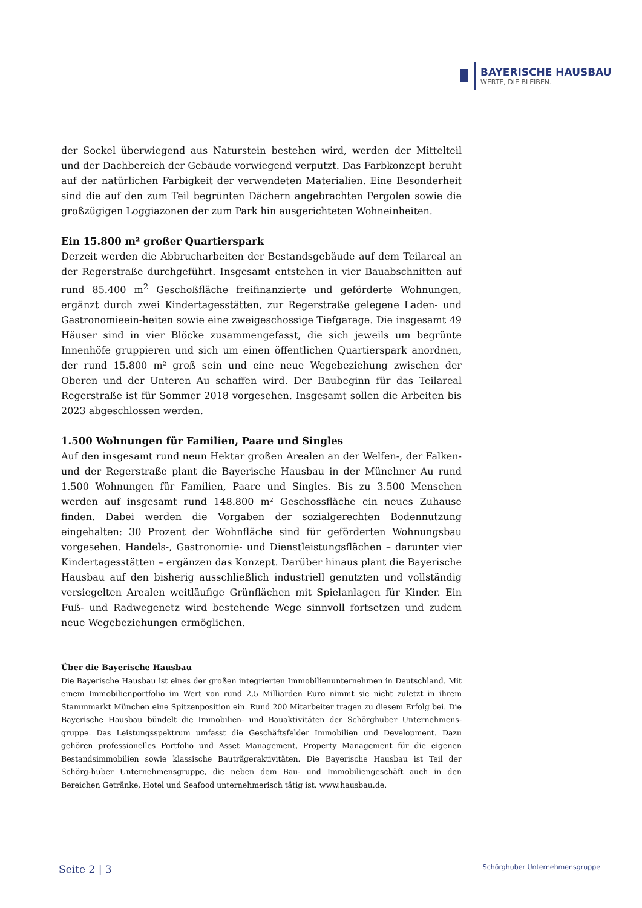BAYERISCHE HAUSBAU
WERTE, DIE BLEIBEN.
der Sockel überwiegend aus Naturstein bestehen wird, werden der Mittelteil und der Dachbereich der Gebäude vorwiegend verputzt. Das Farbkonzept beruht auf der natürlichen Farbigkeit der verwendeten Materialien. Eine Besonderheit sind die auf den zum Teil begrünten Dächern angebrachten Pergolen sowie die großzügigen Loggiazonen der zum Park hin ausgerichteten Wohneinheiten.
Ein 15.800 m² großer Quartierspark
Derzeit werden die Abbrucharbeiten der Bestandsgebäude auf dem Teilareal an der Regerstraße durchgeführt. Insgesamt entstehen in vier Bauabschnitten auf rund 85.400 m<sup>2</sup> Geschoßfläche freifinanzierte und geförderte Wohnungen, ergänzt durch zwei Kindertagesstätten, zur Regerstraße gelegene Laden- und Gastronomieein-heiten sowie eine zweigeschossige Tiefgarage. Die insgesamt 49 Häuser sind in vier Blöcke zusammengefasst, die sich jeweils um begrünte Innenhöfe gruppieren und sich um einen öffentlichen Quartierspark anordnen, der rund 15.800 m² groß sein und eine neue Wegebeziehung zwischen der Oberen und der Unteren Au schaffen wird. Der Baubeginn für das Teilareal Regerstraße ist für Sommer 2018 vorgesehen. Insgesamt sollen die Arbeiten bis 2023 abgeschlossen werden.
1.500 Wohnungen für Familien, Paare und Singles
Auf den insgesamt rund neun Hektar großen Arealen an der Welfen-, der Falken- und der Regerstraße plant die Bayerische Hausbau in der Münchner Au rund 1.500 Wohnungen für Familien, Paare und Singles. Bis zu 3.500 Menschen werden auf insgesamt rund 148.800 m² Geschossfläche ein neues Zuhause finden. Dabei werden die Vorgaben der sozialgerechten Bodennutzung eingehalten: 30 Prozent der Wohnfläche sind für geförderten Wohnungsbau vorgesehen. Handels-, Gastronomie- und Dienstleistungsflächen – darunter vier Kindertagesstätten – ergänzen das Konzept. Darüber hinaus plant die Bayerische Hausbau auf den bisherig ausschließlich industriell genutzten und vollständig versiegelten Arealen weitläufige Grünflächen mit Spielanlagen für Kinder. Ein Fuß- und Radwegenetz wird bestehende Wege sinnvoll fortsetzen und zudem neue Wegebeziehungen ermöglichen.
Über die Bayerische Hausbau
Die Bayerische Hausbau ist eines der großen integrierten Immobilienunternehmen in Deutschland. Mit einem Immobilienportfolio im Wert von rund 2,5 Milliarden Euro nimmt sie nicht zuletzt in ihrem Stammmarkt München eine Spitzenposition ein. Rund 200 Mitarbeiter tragen zu diesem Erfolg bei. Die Bayerische Hausbau bündelt die Immobilien- und Bauaktivitäten der Schörghuber Unternehmens-gruppe. Das Leistungsspektrum umfasst die Geschäftsfelder Immobilien und Development. Dazu gehören professionelles Portfolio und Asset Management, Property Management für die eigenen Bestandsimmobilien sowie klassische Bauträgeraktivitäten. Die Bayerische Hausbau ist Teil der Schörg-huber Unternehmensgruppe, die neben dem Bau- und Immobiliengeschäft auch in den Bereichen Getränke, Hotel und Seafood unternehmerisch tätig ist. www.hausbau.de.
Seite 2 | 3 Schörghuber Unternehmensgruppe